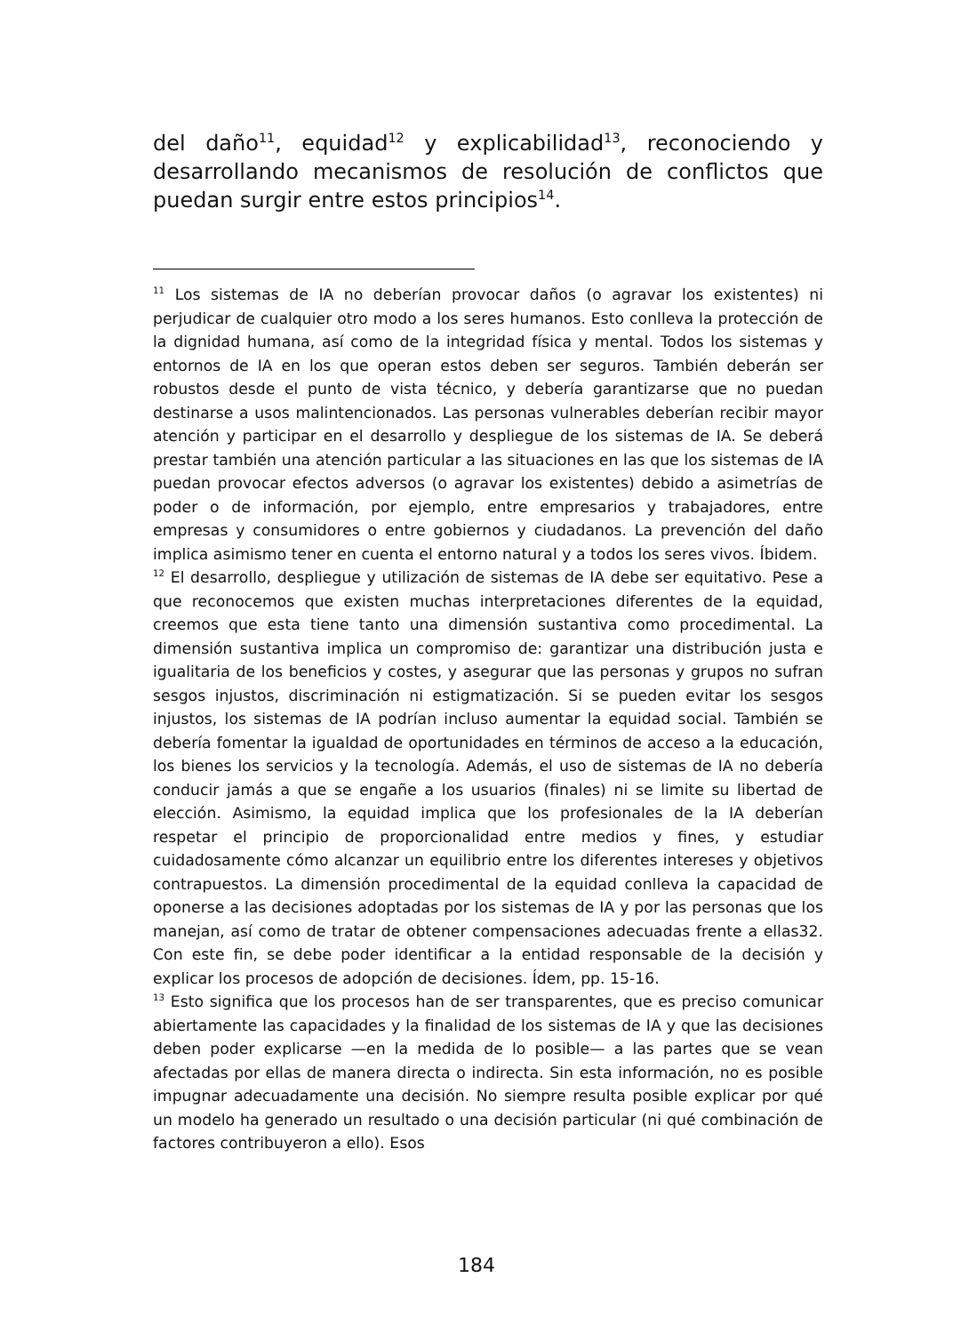del daño<sup>11</sup>, equidad<sup>12</sup> y explicabilidad<sup>13</sup>, reconociendo y desarrollando mecanismos de resolución de conflictos que puedan surgir entre estos principios<sup>14</sup>.
<sup>11</sup> Los sistemas de IA no deberían provocar daños (o agravar los existentes) ni perjudicar de cualquier otro modo a los seres humanos. Esto conlleva la protección de la dignidad humana, así como de la integridad física y mental. Todos los sistemas y entornos de IA en los que operan estos deben ser seguros. También deberán ser robustos desde el punto de vista técnico, y debería garantizarse que no puedan destinarse a usos malintencionados. Las personas vulnerables deberían recibir mayor atención y participar en el desarrollo y despliegue de los sistemas de IA. Se deberá prestar también una atención particular a las situaciones en las que los sistemas de IA puedan provocar efectos adversos (o agravar los existentes) debido a asimetrías de poder o de información, por ejemplo, entre empresarios y trabajadores, entre empresas y consumidores o entre gobiernos y ciudadanos. La prevención del daño implica asimismo tener en cuenta el entorno natural y a todos los seres vivos. Íbidem.
<sup>12</sup> El desarrollo, despliegue y utilización de sistemas de IA debe ser equitativo. Pese a que reconocemos que existen muchas interpretaciones diferentes de la equidad, creemos que esta tiene tanto una dimensión sustantiva como procedimental. La dimensión sustantiva implica un compromiso de: garantizar una distribución justa e igualitaria de los beneficios y costes, y asegurar que las personas y grupos no sufran sesgos injustos, discriminación ni estigmatización. Si se pueden evitar los sesgos injustos, los sistemas de IA podrían incluso aumentar la equidad social. También se debería fomentar la igualdad de oportunidades en términos de acceso a la educación, los bienes los servicios y la tecnología. Además, el uso de sistemas de IA no debería conducir jamás a que se engañe a los usuarios (finales) ni se limite su libertad de elección. Asimismo, la equidad implica que los profesionales de la IA deberían respetar el principio de proporcionalidad entre medios y fines, y estudiar cuidadosamente cómo alcanzar un equilibrio entre los diferentes intereses y objetivos contrapuestos. La dimensión procedimental de la equidad conlleva la capacidad de oponerse a las decisiones adoptadas por los sistemas de IA y por las personas que los manejan, así como de tratar de obtener compensaciones adecuadas frente a ellas32. Con este fin, se debe poder identificar a la entidad responsable de la decisión y explicar los procesos de adopción de decisiones. Ídem, pp. 15-16.
<sup>13</sup> Esto significa que los procesos han de ser transparentes, que es preciso comunicar abiertamente las capacidades y la finalidad de los sistemas de IA y que las decisiones deben poder explicarse —en la medida de lo posible— a las partes que se vean afectadas por ellas de manera directa o indirecta. Sin esta información, no es posible impugnar adecuadamente una decisión. No siempre resulta posible explicar por qué un modelo ha generado un resultado o una decisión particular (ni qué combinación de factores contribuyeron a ello). Esos
184